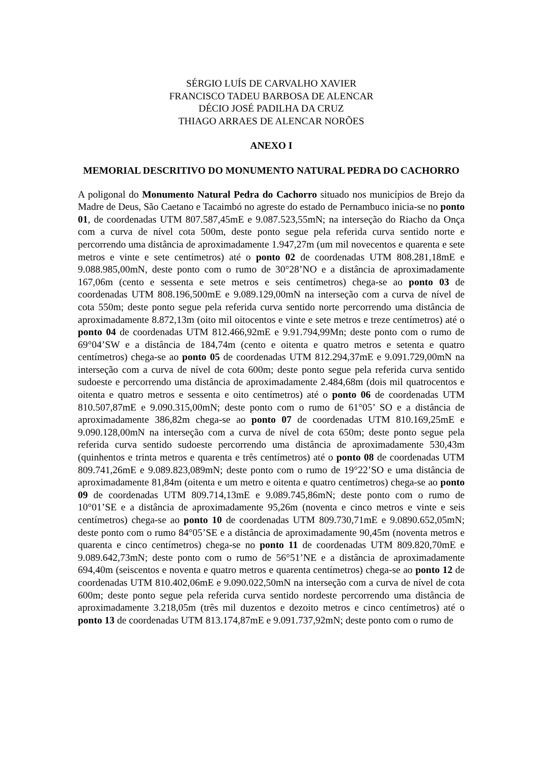SÉRGIO LUÍS DE CARVALHO XAVIER
FRANCISCO TADEU BARBOSA DE ALENCAR
DÉCIO JOSÉ PADILHA DA CRUZ
THIAGO ARRAES DE ALENCAR NORÕES
ANEXO I
MEMORIAL DESCRITIVO DO MONUMENTO NATURAL PEDRA DO CACHORRO
A poligonal do Monumento Natural Pedra do Cachorro situado nos municípios de Brejo da Madre de Deus, São Caetano e Tacaimbó no agreste do estado de Pernambuco inicia-se no ponto 01, de coordenadas UTM 807.587,45mE e 9.087.523,55mN; na interseção do Riacho da Onça com a curva de nível cota 500m, deste ponto segue pela referida curva sentido norte e percorrendo uma distância de aproximadamente 1.947,27m (um mil novecentos e quarenta e sete metros e vinte e sete centímetros) até o ponto 02 de coordenadas UTM 808.281,18mE e 9.088.985,00mN, deste ponto com o rumo de 30°28’NO e a distância de aproximadamente 167,06m (cento e sessenta e sete metros e seis centímetros) chega-se ao ponto 03 de coordenadas UTM 808.196,500mE e 9.089.129,00mN na interseção com a curva de nível de cota 550m; deste ponto segue pela referida curva sentido norte percorrendo uma distância de aproximadamente 8.872,13m (oito mil oitocentos e vinte e sete metros e treze centímetros) até o ponto 04 de coordenadas UTM 812.466,92mE e 9.91.794,99Mn; deste ponto com o rumo de 69°04’SW e a distância de 184,74m (cento e oitenta e quatro metros e setenta e quatro centímetros) chega-se ao ponto 05 de coordenadas UTM 812.294,37mE e 9.091.729,00mN na interseção com a curva de nível de cota 600m; deste ponto segue pela referida curva sentido sudoeste e percorrendo uma distância de aproximadamente 2.484,68m (dois mil quatrocentos e oitenta e quatro metros e sessenta e oito centímetros) até o ponto 06 de coordenadas UTM 810.507,87mE e 9.090.315,00mN; deste ponto com o rumo de 61°05’ SO e a distância de aproximadamente 386,82m chega-se ao ponto 07 de coordenadas UTM 810.169,25mE e 9.090.128,00mN na interseção com a curva de nível de cota 650m; deste ponto segue pela referida curva sentido sudoeste percorrendo uma distância de aproximadamente 530,43m (quinhentos e trinta metros e quarenta e três centímetros) até o ponto 08 de coordenadas UTM 809.741,26mE e 9.089.823,089mN; deste ponto com o rumo de 19°22’SO e uma distância de aproximadamente 81,84m (oitenta e um metro e oitenta e quatro centímetros) chega-se ao ponto 09 de coordenadas UTM 809.714,13mE e 9.089.745,86mN; deste ponto com o rumo de 10°01’SE e a distância de aproximadamente 95,26m (noventa e cinco metros e vinte e seis centímetros) chega-se ao ponto 10 de coordenadas UTM 809.730,71mE e 9.0890.652,05mN; deste ponto com o rumo 84°05’SE e a distância de aproximadamente 90,45m (noventa metros e quarenta e cinco centímetros) chega-se no ponto 11 de coordenadas UTM 809.820,70mE e 9.089.642,73mN; deste ponto com o rumo de 56°51’NE e a distância de aproximadamente 694,40m (seiscentos e noventa e quatro metros e quarenta centímetros) chega-se ao ponto 12 de coordenadas UTM 810.402,06mE e 9.090.022,50mN na interseção com a curva de nível de cota 600m; deste ponto segue pela referida curva sentido nordeste percorrendo uma distância de aproximadamente 3.218,05m (três mil duzentos e dezoito metros e cinco centímetros) até o ponto 13 de coordenadas UTM 813.174,87mE e 9.091.737,92mN; deste ponto com o rumo de